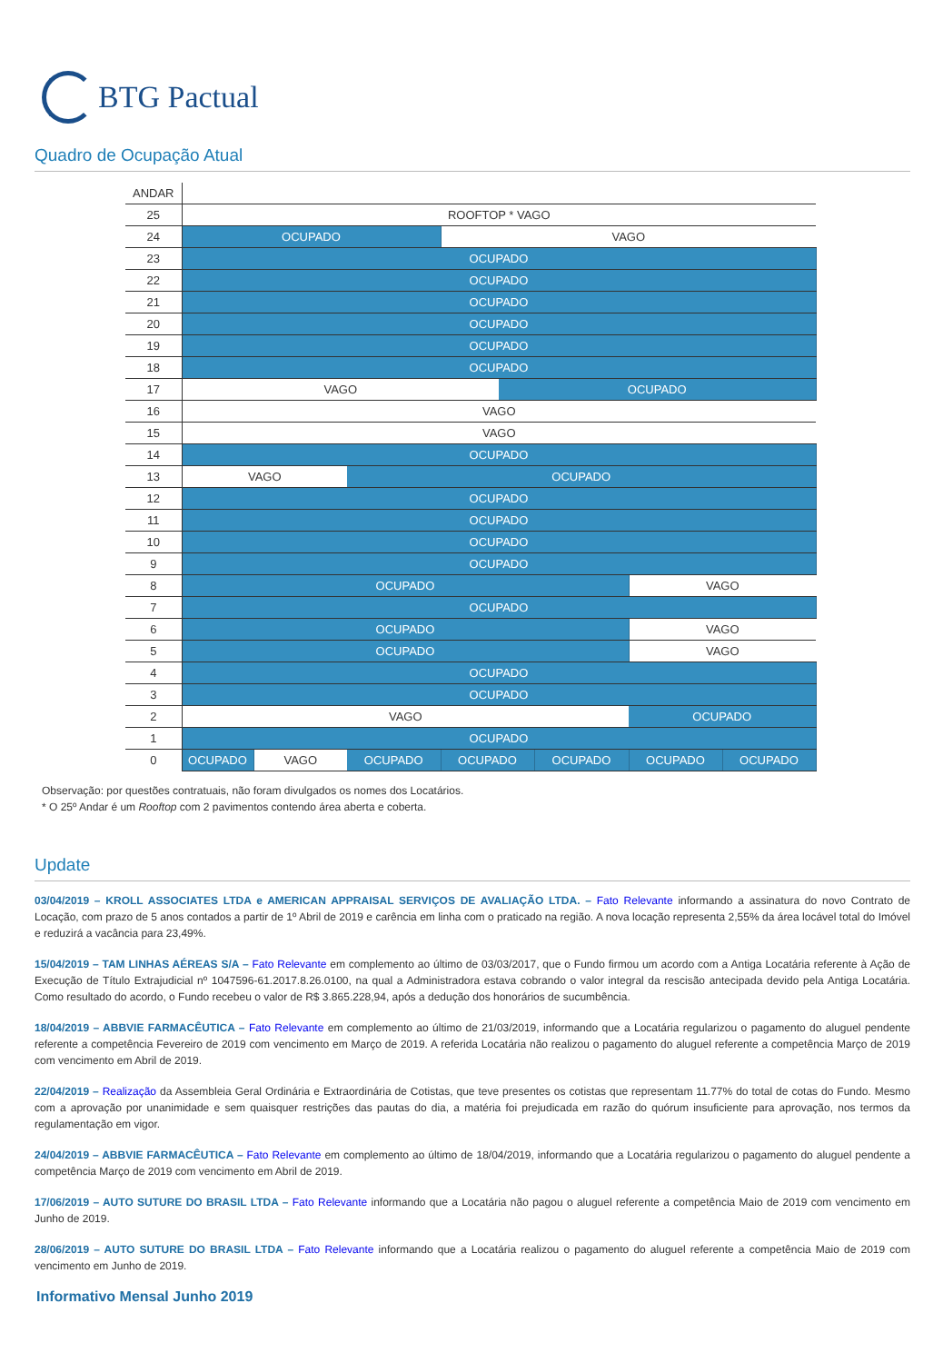BTG Pactual
Quadro de Ocupação Atual
| ANDAR | | | | | | | | |
| 25 | ROOFTOP * VAGO | | | | | | | |
| 24 | OCUPADO | | | VAGO | | | | |
| 23 | OCUPADO | | | | | | | |
| 22 | OCUPADO | | | | | | | |
| 21 | OCUPADO | | | | | | | |
| 20 | OCUPADO | | | | | | | |
| 19 | OCUPADO | | | | | | | |
| 18 | OCUPADO | | | | | | | |
| 17 | VAGO | | | | OCUPADO | | | |
| 16 | VAGO | | | | | | | |
| 15 | VAGO | | | | | | | |
| 14 | OCUPADO | | | | | | | |
| 13 | VAGO | | OCUPADO | | | | | |
| 12 | OCUPADO | | | | | | | |
| 11 | OCUPADO | | | | | | | |
| 10 | OCUPADO | | | | | | | |
| 9 | OCUPADO | | | | | | | |
| 8 | OCUPADO | | | | | | VAGO | |
| 7 | OCUPADO | | | | | | | |
| 6 | OCUPADO | | | | | | VAGO | |
| 5 | OCUPADO | | | | | | VAGO | |
| 4 | OCUPADO | | | | | | | |
| 3 | OCUPADO | | | | | | | |
| 2 | VAGO | | | | | | OCUPADO | |
| 1 | OCUPADO | | | | | | | |
| 0 | OCUPADO | VAGO | OCUPADO | OCUPADO | | OCUPADO | OCUPADO | OCUPADO |
Observação: por questões contratuais, não foram divulgados os nomes dos Locatários.
* O 25º Andar é um Rooftop com 2 pavimentos contendo área aberta e coberta.
Update
03/04/2019 – KROLL ASSOCIATES LTDA e AMERICAN APPRAISAL SERVIÇOS DE AVALIAÇÃO LTDA. – Fato Relevante informando a assinatura do novo Contrato de Locação, com prazo de 5 anos contados a partir de 1º Abril de 2019 e carência em linha com o praticado na região. A nova locação representa 2,55% da área locável total do Imóvel e reduzirá a vacância para 23,49%.
15/04/2019 – TAM LINHAS AÉREAS S/A – Fato Relevante em complemento ao último de 03/03/2017, que o Fundo firmou um acordo com a Antiga Locatária referente à Ação de Execução de Título Extrajudicial nº 1047596-61.2017.8.26.0100, na qual a Administradora estava cobrando o valor integral da rescisão antecipada devido pela Antiga Locatária. Como resultado do acordo, o Fundo recebeu o valor de R$ 3.865.228,94, após a dedução dos honorários de sucumbência.
18/04/2019 – ABBVIE FARMACÊUTICA – Fato Relevante em complemento ao último de 21/03/2019, informando que a Locatária regularizou o pagamento do aluguel pendente referente a competência Fevereiro de 2019 com vencimento em Março de 2019. A referida Locatária não realizou o pagamento do aluguel referente a competência Março de 2019 com vencimento em Abril de 2019.
22/04/2019 – Realização da Assembleia Geral Ordinária e Extraordinária de Cotistas, que teve presentes os cotistas que representam 11.77% do total de cotas do Fundo. Mesmo com a aprovação por unanimidade e sem quaisquer restrições das pautas do dia, a matéria foi prejudicada em razão do quórum insuficiente para aprovação, nos termos da regulamentação em vigor.
24/04/2019 – ABBVIE FARMACÊUTICA – Fato Relevante em complemento ao último de 18/04/2019, informando que a Locatária regularizou o pagamento do aluguel pendente a competência Março de 2019 com vencimento em Abril de 2019.
17/06/2019 – AUTO SUTURE DO BRASIL LTDA – Fato Relevante informando que a Locatária não pagou o aluguel referente a competência Maio de 2019 com vencimento em Junho de 2019.
28/06/2019 – AUTO SUTURE DO BRASIL LTDA – Fato Relevante informando que a Locatária realizou o pagamento do aluguel referente a competência Maio de 2019 com vencimento em Junho de 2019.
Informativo Mensal Junho 2019